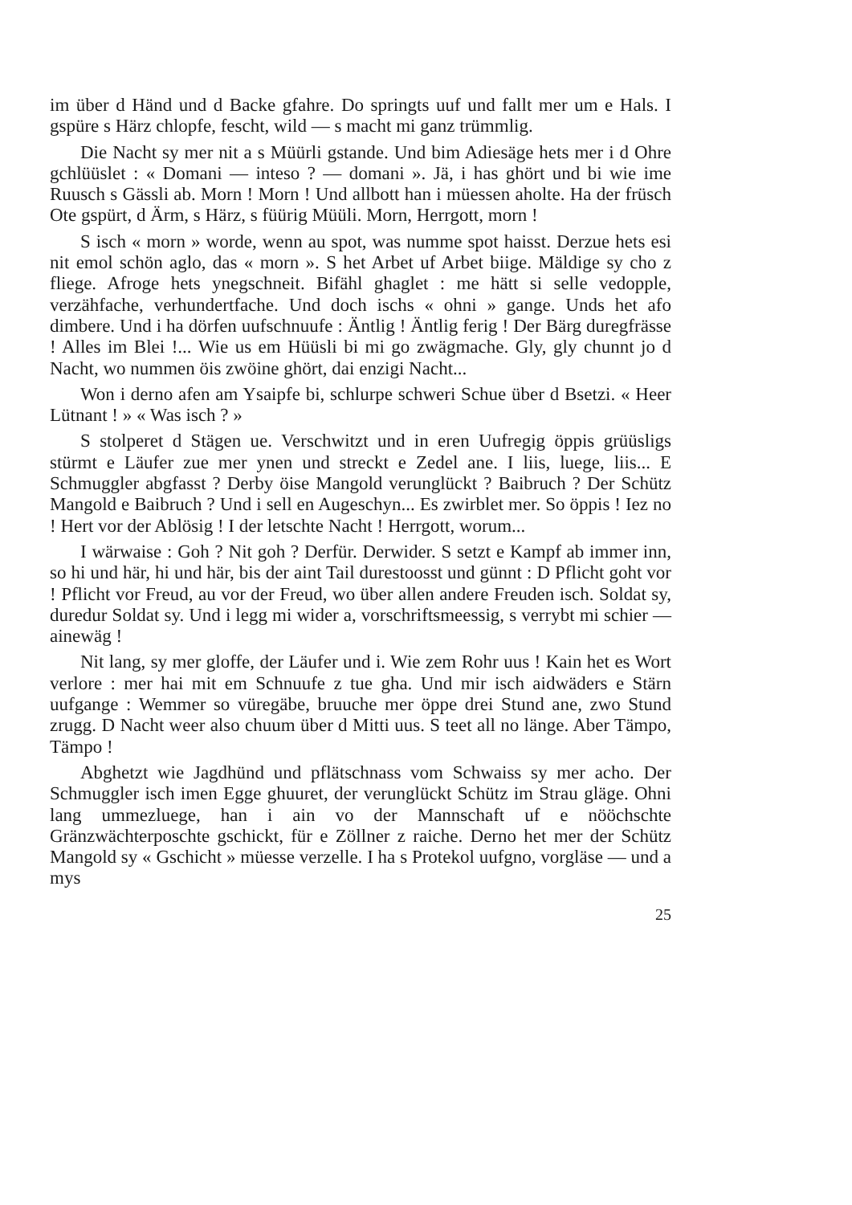im über d Händ und d Backe gfahre. Do springts uuf und fallt mer um e Hals. I gspüre s Härz chlopfe, fescht, wild — s macht mi ganz trümmlig.
Die Nacht sy mer nit a s Müürli gstande. Und bim Adiesäge hets mer i d Ohre gchlüüslet : « Domani — inteso ? — domani ». Jä, i has ghört und bi wie ime Ruusch s Gässli ab. Morn ! Morn ! Und allbott han i müessen aholte. Ha der früsch Ote gspürt, d Ärm, s Härz, s füürig Müüli. Morn, Herrgott, morn !
S isch « morn » worde, wenn au spot, was numme spot haisst. Derzue hets esi nit emol schön aglo, das « morn ». S het Arbet uf Arbet biige. Mäldige sy cho z fliege. Afroge hets ynegschneit. Bifähl ghaglet : me hätt si selle vedopple, verzähfache, verhundertfache. Und doch ischs « ohni » gange. Unds het afo dimbere. Und i ha dörfen uufschnuufe : Äntlig ! Äntlig ferig ! Der Bärg duregfrässe ! Alles im Blei !... Wie us em Hüüsli bi mi go zwägmache. Gly, gly chunnt jo d Nacht, wo nummen öis zwöine ghört, dai enzigi Nacht...
Won i derno afen am Ysaipfe bi, schlurpe schweri Schue über d Bsetzi. « Heer Lütnant ! » « Was isch ? »
S stolperet d Stägen ue. Verschwitzt und in eren Uufregig öppis grüüsligs stürmt e Läufer zue mer ynen und streckt e Zedel ane. I liis, luege, liis... E Schmuggler abgfasst ? Derby öise Mangold verunglückt ? Baibruch ? Der Schütz Mangold e Baibruch ? Und i sell en Augeschyn... Es zwirblet mer. So öppis ! Iez no ! Hert vor der Ablösig ! I der letschte Nacht ! Herrgott, worum...
I wärwaise : Goh ? Nit goh ? Derfür. Derwider. S setzt e Kampf ab immer inn, so hi und här, hi und här, bis der aint Tail durestoosst und günnt : D Pflicht goht vor ! Pflicht vor Freud, au vor der Freud, wo über allen andere Freuden isch. Soldat sy, duredur Soldat sy. Und i legg mi wider a, vorschriftsmeessig, s verrybt mi schier — ainewäg !
Nit lang, sy mer gloffe, der Läufer und i. Wie zem Rohr uus ! Kain het es Wort verlore : mer hai mit em Schnuufe z tue gha. Und mir isch aidwäders e Stärn uufgange : Wemmer so vüregäbe, bruuche mer öppe drei Stund ane, zwo Stund zrugg. D Nacht weer also chuum über d Mitti uus. S teet all no länge. Aber Tämpo, Tämpo !
Abghetzt wie Jagdhünd und pflätschnass vom Schwaiss sy mer acho. Der Schmuggler isch imen Egge ghuuret, der verunglückt Schütz im Strau gläge. Ohni lang ummezluege, han i ain vo der Mannschaft uf e nööchschte Gränzwächterposchte gschickt, für e Zöllner z raiche. Derno het mer der Schütz Mangold sy « Gschicht » müesse verzelle. I ha s Protekol uufgno, vorgläse — und a mys
25